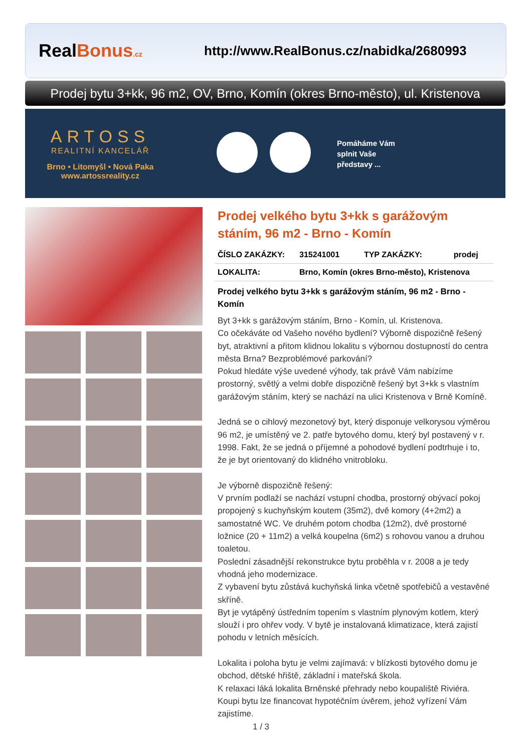RealBonus.cz
http://www.RealBonus.cz/nabidka/2680993
Prodej bytu 3+kk, 96 m2, OV, Brno, Komín (okres Brno-město), ul. Kristenova
ARTOSS
REALITNÍ KANCELÁŘ
Brno • Litomyšl • Nová Paka
www.artossreality.cz
Pomáháme Vám
splnit Vaše
představy ...
Prodej velkého bytu 3+kk s garážovým stáním, 96 m2 - Brno - Komín
| ČÍSLO ZAKÁZKY: | 315241001 | TYP ZAKÁZKY: | prodej |
| LOKALITA: | Brno, Komín (okres Brno-město), Kristenova | | |
Prodej velkého bytu 3+kk s garážovým stáním, 96 m2 - Brno - Komín
Byt 3+kk s garážovým stáním, Brno - Komín, ul. Kristenova.
Co očekáváte od Vašeho nového bydlení? Výborně dispozičně řešený byt, atraktivní a přitom klidnou lokalitu s výbornou dostupností do centra města Brna? Bezproblémové parkování?
Pokud hledáte výše uvedené výhody, tak právě Vám nabízíme prostorný, světlý a velmi dobře dispozičně řešený byt 3+kk s vlastním garážovým stáním, který se nachází na ulici Kristenova v Brně Komíně.
Jedná se o cihlový mezonetový byt, který disponuje velkorysou výměrou 96 m2, je umístěný ve 2. patře bytového domu, který byl postavený v r. 1998. Fakt, že se jedná o příjemné a pohodové bydlení podtrhuje i to, že je byt orientovaný do klidného vnitrobloku.
Je výborně dispozičně řešený:
V prvním podlaží se nachází vstupní chodba, prostorný obývací pokoj propojený s kuchyňským koutem (35m2), dvě komory (4+2m2) a samostatné WC. Ve druhém potom chodba (12m2), dvě prostorné ložnice (20 + 11m2) a velká koupelna (6m2) s rohovou vanou a druhou toaletou.
Poslední zásadnější rekonstrukce bytu proběhla v r. 2008 a je tedy vhodná jeho modernizace.
Z vybavení bytu zůstává kuchyňská linka včetně spotřebičů a vestavěné skříně.
Byt je vytápěný ústředním topením s vlastním plynovým kotlem, který slouží i pro ohřev vody. V bytě je instalovaná klimatizace, která zajistí pohodu v letních měsících.
Lokalita i poloha bytu je velmi zajímavá: v blízkosti bytového domu je obchod, dětské hřiště, základní i mateřská škola.
K relaxaci láká lokalita Brněnské přehrady nebo koupaliště Riviéra.
Koupi bytu lze financovat hypotéčním úvěrem, jehož vyřízení Vám zajistíme.
1 / 3